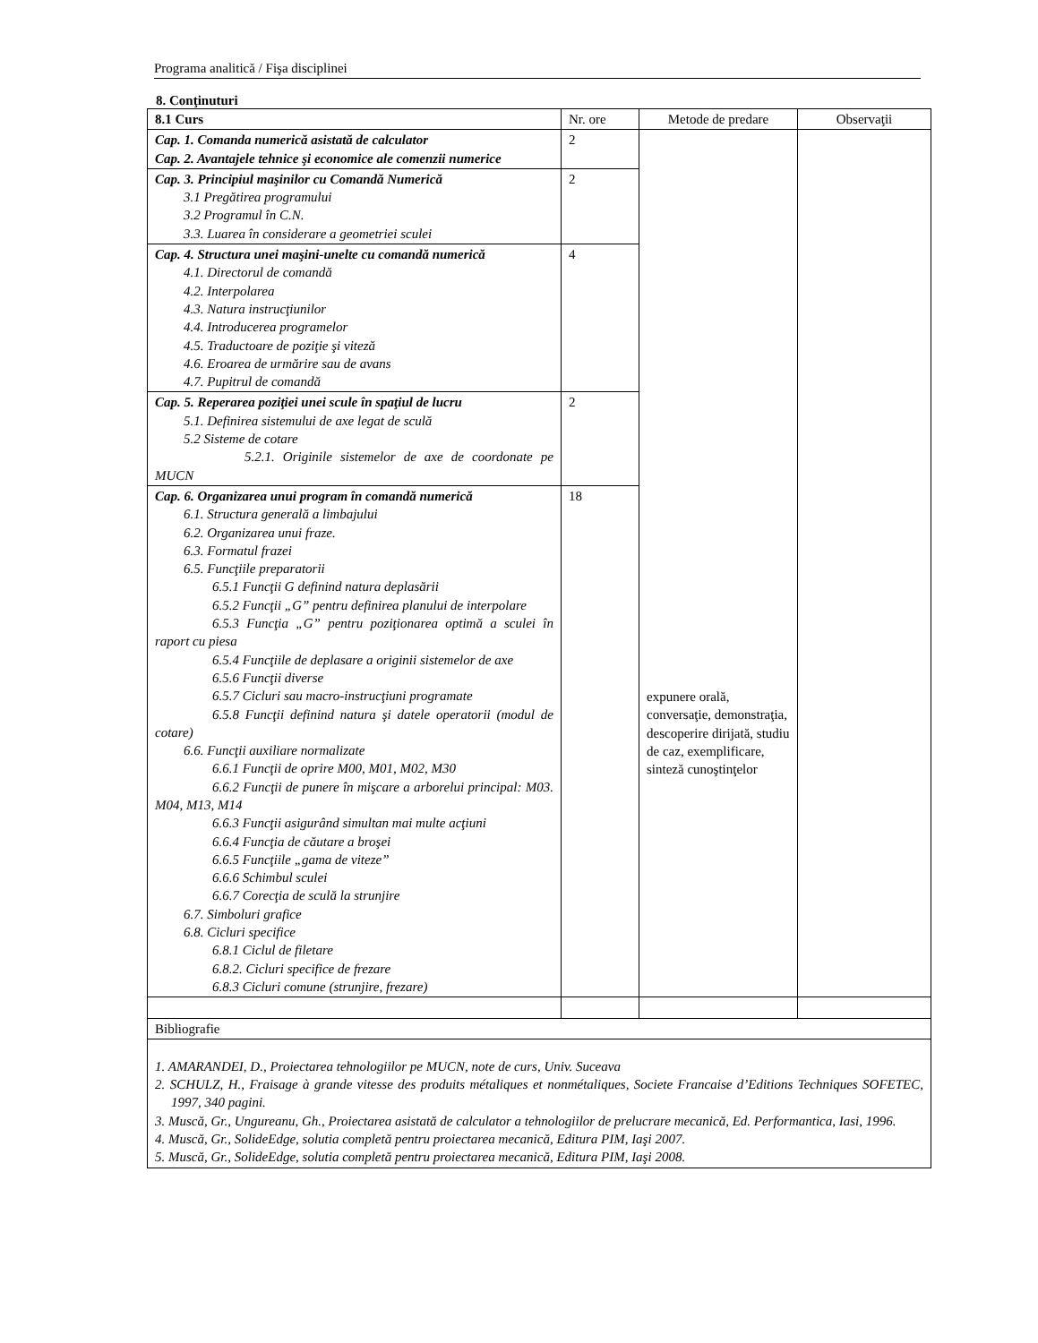Programa analitică / Fişa disciplinei
8. Conţinuturi
| 8.1 Curs | Nr. ore | Metode de predare | Observaţii |
| --- | --- | --- | --- |
| Cap. 1. Comanda numerică asistată de calculator Cap. 2. Avantajele tehnice şi economice ale comenzii numerice | 2 | expunere orală, conversaţie, demonstraţia, descoperire dirijată, studiu de caz, exemplificare, sinteză cunoştinţelor | |
| Cap. 3. Principiul maşinilor cu Comandă Numerică 3.1 Pregătirea programului 3.2 Programul în C.N. 3.3. Luarea în considerare a geometriei sculei | 2 | | |
| Cap. 4. Structura unei maşini-unelte cu comandă numerică 4.1. Directorul de comandă 4.2. Interpolarea 4.3. Natura instrucţiunilor 4.4. Introducerea programelor 4.5. Traductoare de poziţie şi viteză 4.6. Eroarea de urmărire sau de avans 4.7. Pupitrul de comandă | 4 | | |
| Cap. 5. Reperarea poziţiei unei scule în spaţiul de lucru 5.1. Definirea sistemului de axe legat de sculă 5.2 Sisteme de cotare 5.2.1. Originile sistemelor de axe de coordonate pe MUCN | 2 | | |
| Cap. 6. Organizarea unui program în comandă numerică 6.1. Structura generală a limbajului 6.2. Organizarea unui fraze. 6.3. Formatul frazei 6.5. Funcţiile preparatorii 6.5.1 Funcţii G definind natura deplasării 6.5.2 Funcţii „G” pentru definirea planului de interpolare 6.5.3 Funcţia „G” pentru poziţionarea optimă a sculei în raport cu piesa 6.5.4 Funcţiile de deplasare a originii sistemelor de axe 6.5.6 Funcţii diverse 6.5.7 Cicluri sau macro-instrucţiuni programate 6.5.8 Funcţii definind natura şi datele operatorii (modul de cotare) 6.6. Funcţii auxiliare normalizate 6.6.1 Funcţii de oprire M00, M01, M02, M30 6.6.2 Funcţii de punere în mişcare a arborelui principal: M03. M04, M13, M14 6.6.3 Funcţii asigurând simultan mai multe acţiuni 6.6.4 Funcţia de căutare a broşei 6.6.5 Funcţiile „gama de viteze” 6.6.6 Schimbul sculei 6.6.7 Corecţia de sculă la strunjire 6.7. Simboluri grafice 6.8. Cicluri specifice 6.8.1 Ciclul de filetare 6.8.2. Cicluri specifice de frezare 6.8.3 Cicluri comune (strunjire, frezare) | 18 | | |
| Bibliografie | | | |
| 1. AMARANDEI, D., Proiectarea tehnologiilor pe MUCN, note de curs, Univ. Suceava 2. SCHULZ, H., Fraisage à grande vitesse des produits métaliques et nonmétaliques, Societe Francaise d’Editions Techniques SOFETEC, 1997, 340 pagini. 3. Muscă, Gr., Ungureanu, Gh., Proiectarea asistată de calculator a tehnologiilor de prelucrare mecanică, Ed. Performantica, Iasi, 1996. 4. Muscă, Gr., SolideEdge, solutia completă pentru proiectarea mecanică, Editura PIM, Iaşi 2007. 5. Muscă, Gr., SolideEdge, solutia completă pentru proiectarea mecanică, Editura PIM, Iaşi 2008. | | | |